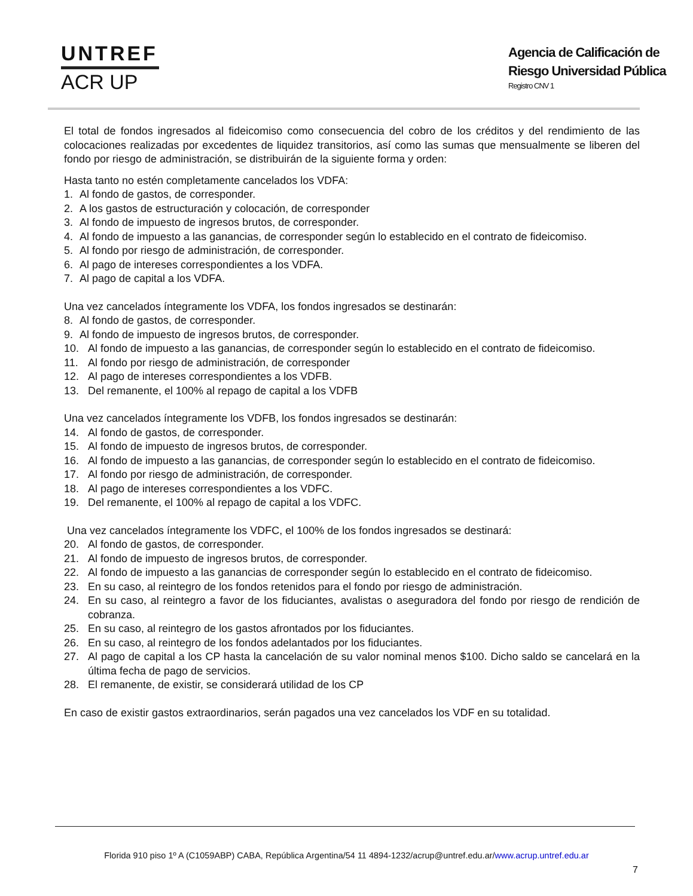UNTREF
ACR UP
Agencia de Calificación de
Riesgo Universidad Pública
Registro CNV 1
El total de fondos ingresados al fideicomiso como consecuencia del cobro de los créditos y del rendimiento de las colocaciones realizadas por excedentes de liquidez transitorios, así como las sumas que mensualmente se liberen del fondo por riesgo de administración, se distribuirán de la siguiente forma y orden:
Hasta tanto no estén completamente cancelados los VDFA:
1. Al fondo de gastos, de corresponder.
2. A los gastos de estructuración y colocación, de corresponder
3. Al fondo de impuesto de ingresos brutos, de corresponder.
4. Al fondo de impuesto a las ganancias, de corresponder según lo establecido en el contrato de fideicomiso.
5. Al fondo por riesgo de administración, de corresponder.
6. Al pago de intereses correspondientes a los VDFA.
7. Al pago de capital a los VDFA.
Una vez cancelados íntegramente los VDFA, los fondos ingresados se destinarán:
8. Al fondo de gastos, de corresponder.
9. Al fondo de impuesto de ingresos brutos, de corresponder.
10. Al fondo de impuesto a las ganancias, de corresponder según lo establecido en el contrato de fideicomiso.
11. Al fondo por riesgo de administración, de corresponder
12. Al pago de intereses correspondientes a los VDFB.
13. Del remanente, el 100% al repago de capital a los VDFB
Una vez cancelados íntegramente los VDFB, los fondos ingresados se destinarán:
14. Al fondo de gastos, de corresponder.
15. Al fondo de impuesto de ingresos brutos, de corresponder.
16. Al fondo de impuesto a las ganancias, de corresponder según lo establecido en el contrato de fideicomiso.
17. Al fondo por riesgo de administración, de corresponder.
18. Al pago de intereses correspondientes a los VDFC.
19. Del remanente, el 100% al repago de capital a los VDFC.
Una vez cancelados íntegramente los VDFC, el 100% de los fondos ingresados se destinará:
20. Al fondo de gastos, de corresponder.
21. Al fondo de impuesto de ingresos brutos, de corresponder.
22. Al fondo de impuesto a las ganancias de corresponder según lo establecido en el contrato de fideicomiso.
23. En su caso, al reintegro de los fondos retenidos para el fondo por riesgo de administración.
24. En su caso, al reintegro a favor de los fiduciantes, avalistas o aseguradora del fondo por riesgo de rendición de cobranza.
25. En su caso, al reintegro de los gastos afrontados por los fiduciantes.
26. En su caso, al reintegro de los fondos adelantados por los fiduciantes.
27. Al pago de capital a los CP hasta la cancelación de su valor nominal menos $100. Dicho saldo se cancelará en la última fecha de pago de servicios.
28. El remanente, de existir, se considerará utilidad de los CP
En caso de existir gastos extraordinarios, serán pagados una vez cancelados los VDF en su totalidad.
Florida 910 piso 1º A (C1059ABP) CABA, República Argentina/54 11 4894-1232/acrup@untref.edu.ar/www.acrup.untref.edu.ar
7